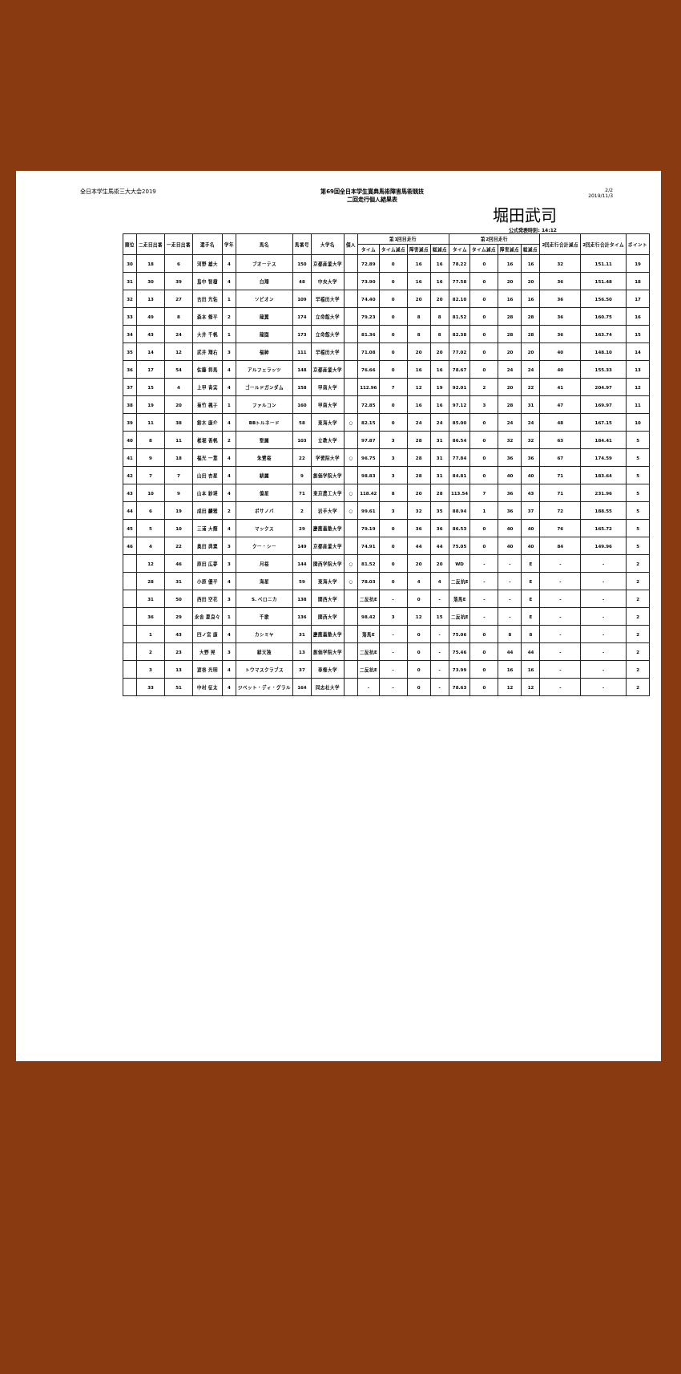全日本学生馬術三大大会2019 第69回全日本学生賞典馬術障害馬術競技
二回走行個人結果表
2/2
2019/11/3
堀田武司
公式発表時刻: 14:12
| 順位 | 二走目出番 | 一走目出番 | 選手名 | 学年 | 馬名 | 馬番号 | 大学名 | 個人 | 第1回目走行 | | | | 第2回目走行 | | | | 2回走行合計減点 | 2回走行合計タイム | ポイント |
| --- | --- | --- | --- | --- | --- | --- | --- | --- | --- | --- | --- | --- | --- | --- | --- | --- | --- | --- | --- |
| | | | | | | | | | タイム | タイム減点 | 障害減点 | 総減点 | タイム | タイム減点 | 障害減点 | 総減点 | | | |
| 30 | 18 | 6 | 河野 雄大 | 4 | ブオーテス | 150 | 京都産業大学 | | 72.89 | 0 | 16 | 16 | 78.22 | 0 | 16 | 16 | 32 | 151.11 | 19 |
| 31 | 30 | 39 | 島中 智樹 | 4 | 白翔 | 48 | 中央大学 | | 73.90 | 0 | 16 | 16 | 77.58 | 0 | 20 | 20 | 36 | 151.48 | 18 |
| 32 | 13 | 27 | 吉田 光佑 | 1 | ソビオン | 109 | 早稲田大学 | | 74.40 | 0 | 20 | 20 | 82.10 | 0 | 16 | 16 | 36 | 156.50 | 17 |
| 33 | 49 | 8 | 森本 修平 | 2 | 龍翼 | 174 | 立命館大学 | | 79.23 | 0 | 8 | 8 | 81.52 | 0 | 28 | 28 | 36 | 160.75 | 16 |
| 34 | 43 | 24 | 大井 千帆 | 1 | 龍園 | 173 | 立命館大学 | | 81.36 | 0 | 8 | 8 | 82.38 | 0 | 28 | 28 | 36 | 163.74 | 15 |
| 35 | 14 | 12 | 武井 翔右 | 3 | 福紳 | 111 | 早稲田大学 | | 71.08 | 0 | 20 | 20 | 77.02 | 0 | 20 | 20 | 40 | 148.10 | 14 |
| 36 | 17 | 54 | 佐藤 将馬 | 4 | アルフェラッツ | 148 | 京都産業大学 | | 76.66 | 0 | 16 | 16 | 78.67 | 0 | 24 | 24 | 40 | 155.33 | 13 |
| 37 | 15 | 4 | 上甲 青実 | 4 | ゴールドガンダム | 158 | 甲南大学 | | 112.96 | 7 | 12 | 19 | 92.01 | 2 | 20 | 22 | 41 | 204.97 | 12 |
| 38 | 19 | 20 | 菊竹 楓子 | 1 | ファルコン | 160 | 甲南大学 | | 72.85 | 0 | 16 | 16 | 97.12 | 3 | 28 | 31 | 47 | 169.97 | 11 |
| 39 | 11 | 38 | 鈴木 康介 | 4 | BBトルネード | 58 | 東海大学 | ○ | 82.15 | 0 | 24 | 24 | 85.00 | 0 | 24 | 24 | 48 | 167.15 | 10 |
| 40 | 8 | 11 | 椎堀 香帆 | 2 | 聖麗 | 103 | 立教大学 | | 97.87 | 3 | 28 | 31 | 86.54 | 0 | 32 | 32 | 63 | 184.41 | 5 |
| 41 | 9 | 18 | 福光 一葉 | 4 | 朱鷺桜 | 22 | 学習院大学 | ○ | 96.75 | 3 | 28 | 31 | 77.84 | 0 | 36 | 36 | 67 | 174.59 | 5 |
| 42 | 7 | 7 | 山田 杏星 | 4 | 緋麗 | 9 | 創価学院大学 | | 98.83 | 3 | 28 | 31 | 84.81 | 0 | 40 | 40 | 71 | 183.64 | 5 |
| 43 | 10 | 9 | 山本 紗瑛 | 4 | 億星 | 71 | 東京農工大学 | ○ | 118.42 | 8 | 20 | 28 | 113.54 | 7 | 36 | 43 | 71 | 231.96 | 5 |
| 44 | 6 | 19 | 成田 麟雅 | 2 | ボサノバ | 2 | 岩手大学 | ○ | 99.61 | 3 | 32 | 35 | 88.94 | 1 | 36 | 37 | 72 | 188.55 | 5 |
| 45 | 5 | 10 | 三浦 大輝 | 4 | マックス | 29 | 慶應義塾大学 | | 79.19 | 0 | 36 | 36 | 86.53 | 0 | 40 | 40 | 76 | 165.72 | 5 |
| 46 | 4 | 22 | 奥田 典粟 | 3 | クー・シー | 149 | 京都産業大学 | | 74.91 | 0 | 44 | 44 | 75.05 | 0 | 40 | 40 | 84 | 149.96 | 5 |
| | 12 | 46 | 原田 広夢 | 3 | 月桜 | 144 | 関西学院大学 | ○ | 81.52 | 0 | 20 | 20 | WD | - | - | E | - | - | 2 |
| | 28 | 31 | 小原 優平 | 4 | 海星 | 59 | 東海大学 | ○ | 78.03 | 0 | 4 | 4 | 二反抗E | - | - | E | - | - | 2 |
| | 31 | 50 | 西田 空花 | 3 | S. ベロニカ | 138 | 関西大学 | | 二反抗E | - | 0 | - | 落馬E | - | - | E | - | - | 2 |
| | 36 | 29 | 永舎 夏良々 | 1 | 千歌 | 136 | 関西大学 | | 98.42 | 3 | 12 | 15 | 二反抗E | - | - | E | - | - | 2 |
| | 1 | 43 | 四ノ宮 康 | 4 | カシミヤ | 31 | 慶應義塾大学 | | 落馬E | - | 0 | - | 75.06 | 0 | 8 | 8 | - | - | 2 |
| | 2 | 23 | 大野 晃 | 3 | 緋天独 | 13 | 創価学院大学 | | 二反抗E | - | 0 | - | 75.46 | 0 | 44 | 44 | - | - | 2 |
| | 3 | 13 | 渡谷 光明 | 4 | トウマスクラブス | 37 | 専修大学 | | 二反抗E | - | 0 | - | 73.99 | 0 | 16 | 16 | - | - | 2 |
| | 33 | 51 | 中村 征太 | 4 | ジベット・ディ・グラル | 164 | 同志社大学 | | - | - | 0 | - | 78.63 | 0 | 12 | 12 | - | - | 2 |